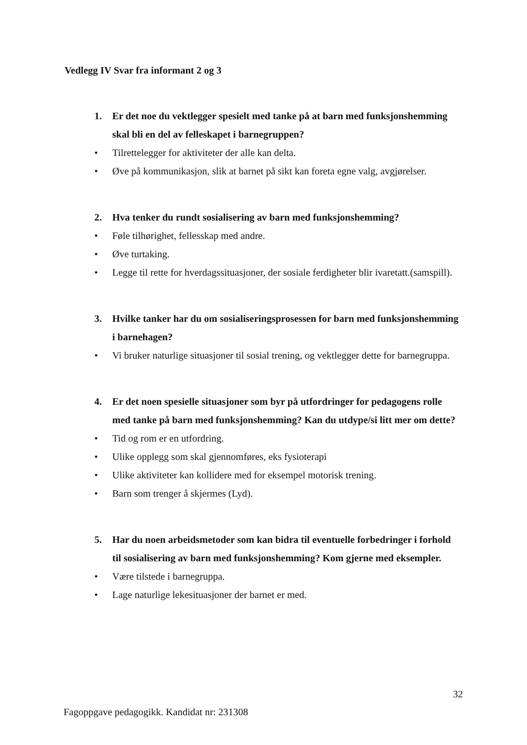Vedlegg IV Svar fra informant 2 og 3
1. Er det noe du vektlegger spesielt med tanke på at barn med funksjonshemming skal bli en del av felleskapet i barnegruppen?
• Tilrettelegger for aktiviteter der alle kan delta.
• Øve på kommunikasjon, slik at barnet på sikt kan foreta egne valg, avgjørelser.
2. Hva tenker du rundt sosialisering av barn med funksjonshemming?
• Føle tilhørighet, fellesskap med andre.
• Øve turtaking.
• Legge til rette for hverdagssituasjoner, der sosiale ferdigheter blir ivaretatt.(samspill).
3. Hvilke tanker har du om sosialiseringsprosessen for barn med funksjonshemming i barnehagen?
• Vi bruker naturlige situasjoner til sosial trening, og vektlegger dette for barnegruppa.
4. Er det noen spesielle situasjoner som byr på utfordringer for pedagogens rolle med tanke på barn med funksjonshemming? Kan du utdype/si litt mer om dette?
• Tid og rom er en utfordring.
• Ulike opplegg som skal gjennomføres, eks fysioterapi
• Ulike aktiviteter kan kollidere med for eksempel motorisk trening.
• Barn som trenger å skjermes (Lyd).
5. Har du noen arbeidsmetoder som kan bidra til eventuelle forbedringer i forhold til sosialisering av barn med funksjonshemming? Kom gjerne med eksempler.
• Være tilstede i barnegruppa.
• Lage naturlige lekesituasjoner der barnet er med.
32
Fagoppgave pedagogikk. Kandidat nr: 231308